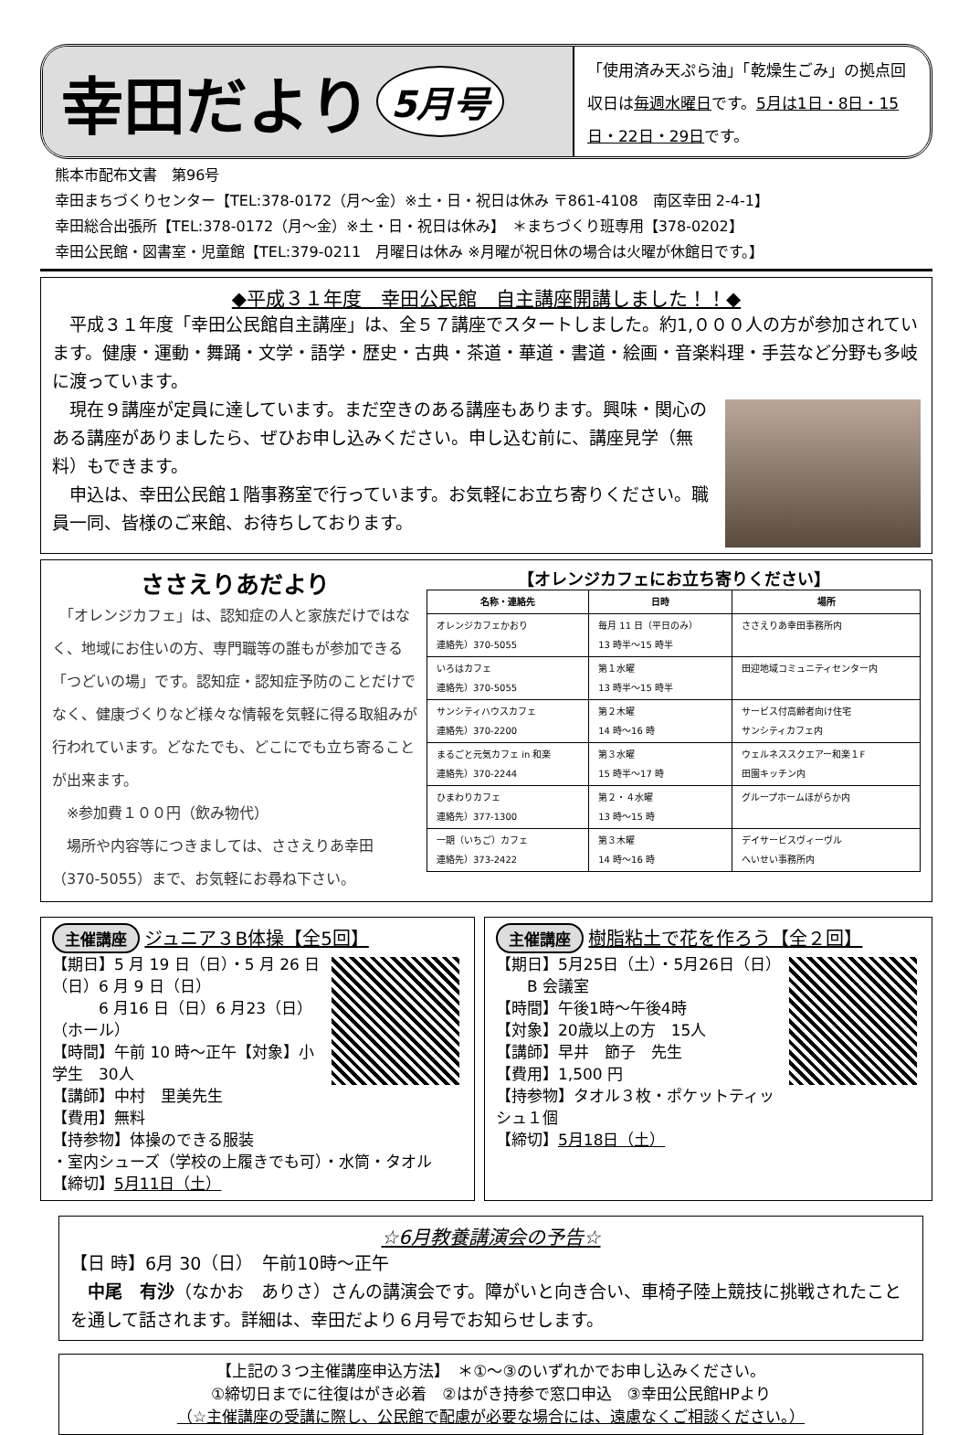幸田だより 5月号
「使用済み天ぷら油」「乾燥生ごみ」の拠点回収日は毎週水曜日です。5月は1日・8日・15日・22日・29日です。
熊本市配布文書　第96号
幸田まちづくりセンター【TEL:378-0172（月～金）※土・日・祝日は休み 〒861-4108　南区幸田 2-4-1】
幸田総合出張所【TEL:378-0172（月～金）※土・日・祝日は休み】　＊まちづくり班専用【378-0202】
幸田公民館・図書室・児童館【TEL:379-0211　月曜日は休み ※月曜が祝日休の場合は火曜が休館日です。】
◆平成３１年度　幸田公民館　自主講座開講しました！！◆
　平成３１年度「幸田公民館自主講座」は、全５７講座でスタートしました。約1,０００人の方が参加されています。健康・運動・舞踊・文学・語学・歴史・古典・茶道・華道・書道・絵画・音楽料理・手芸など分野も多岐に渡っています。
　現在９講座が定員に達しています。まだ空きのある講座もあります。興味・関心のある講座がありましたら、ぜひお申し込みください。申し込む前に、講座見学（無料）もできます。
　申込は、幸田公民館１階事務室で行っています。お気軽にお立ち寄りください。職員一同、皆様のご来館、お待ちしております。
ささえりあだより
　「オレンジカフェ」は、認知症の人と家族だけではなく、地域にお住いの方、専門職等の誰もが参加できる「つどいの場」です。認知症・認知症予防のことだけでなく、健康づくりなど様々な情報を気軽に得る取組みが行われています。どなたでも、どこにでも立ち寄ることが出来ます。
　※参加費１００円（飲み物代）
　場所や内容等につきましては、ささえりあ幸田（370-5055）まで、お気軽にお尋ね下さい。
【オレンジカフェにお立ち寄りください】
| 名称・連絡先 | 日時 | 場所 |
| --- | --- | --- |
| オレンジカフェかおり 連絡先）370-5055 | 毎月 11 日（平日のみ） 13 時半～15 時半 | ささえりあ幸田事務所内 |
| いろはカフェ 連絡先）370-5055 | 第１水曜 13 時半～15 時半 | 田迎地域コミュニティセンター内 |
| サンシティハウスカフェ 連絡先）370-2200 | 第２木曜 14 時～16 時 | サービス付高齢者向け住宅 サンシティカフェ内 |
| まるごと元気カフェ in 和楽 連絡先）370-2244 | 第３水曜 15 時半～17 時 | ウェルネススクエアー和楽１F 田園キッチン内 |
| ひまわりカフェ 連絡先）377-1300 | 第２・４水曜 13 時～15 時 | グループホームほがらか内 |
| 一期（いちご）カフェ 連絡先）373-2422 | 第３木曜 14 時～16 時 | デイサービスヴィーヴル へいせい事務所内 |
主催講座 ジュニア３B体操【全5回】
【期日】5 月 19 日（日）・5 月 26 日（日）6 月 9 日（日）
　　　6 月16 日（日）6 月23（日）（ホール）
【時間】午前 10 時～正午【対象】小学生　30人
【講師】中村　里美先生
【費用】無料
【持参物】体操のできる服装
・室内シューズ（学校の上履きでも可）・水筒・タオル
【締切】5月11日（土）
主催講座 樹脂粘土で花を作ろう【全２回】
【期日】5月25日（土）・5月26日（日）
　　B 会議室
【時間】午後1時～午後4時
【対象】20歳以上の方　15人
【講師】早井　節子　先生
【費用】1,500 円
【持参物】タオル３枚・ポケットティッシュ１個
【締切】5月18日（土）
☆6月教養講演会の予告☆
【日 時】6月 30（日）　午前10時～正午
　中尾　有沙（なかお　ありさ）さんの講演会です。障がいと向き合い、車椅子陸上競技に挑戦されたことを通して話されます。詳細は、幸田だより６月号でお知らせします。
【上記の３つ主催講座申込方法】　＊①～③のいずれかでお申し込みください。
①締切日までに往復はがき必着　②はがき持参で窓口申込　③幸田公民館HPより
（☆主催講座の受講に際し、公民館で配慮が必要な場合には、遠慮なくご相談ください。）